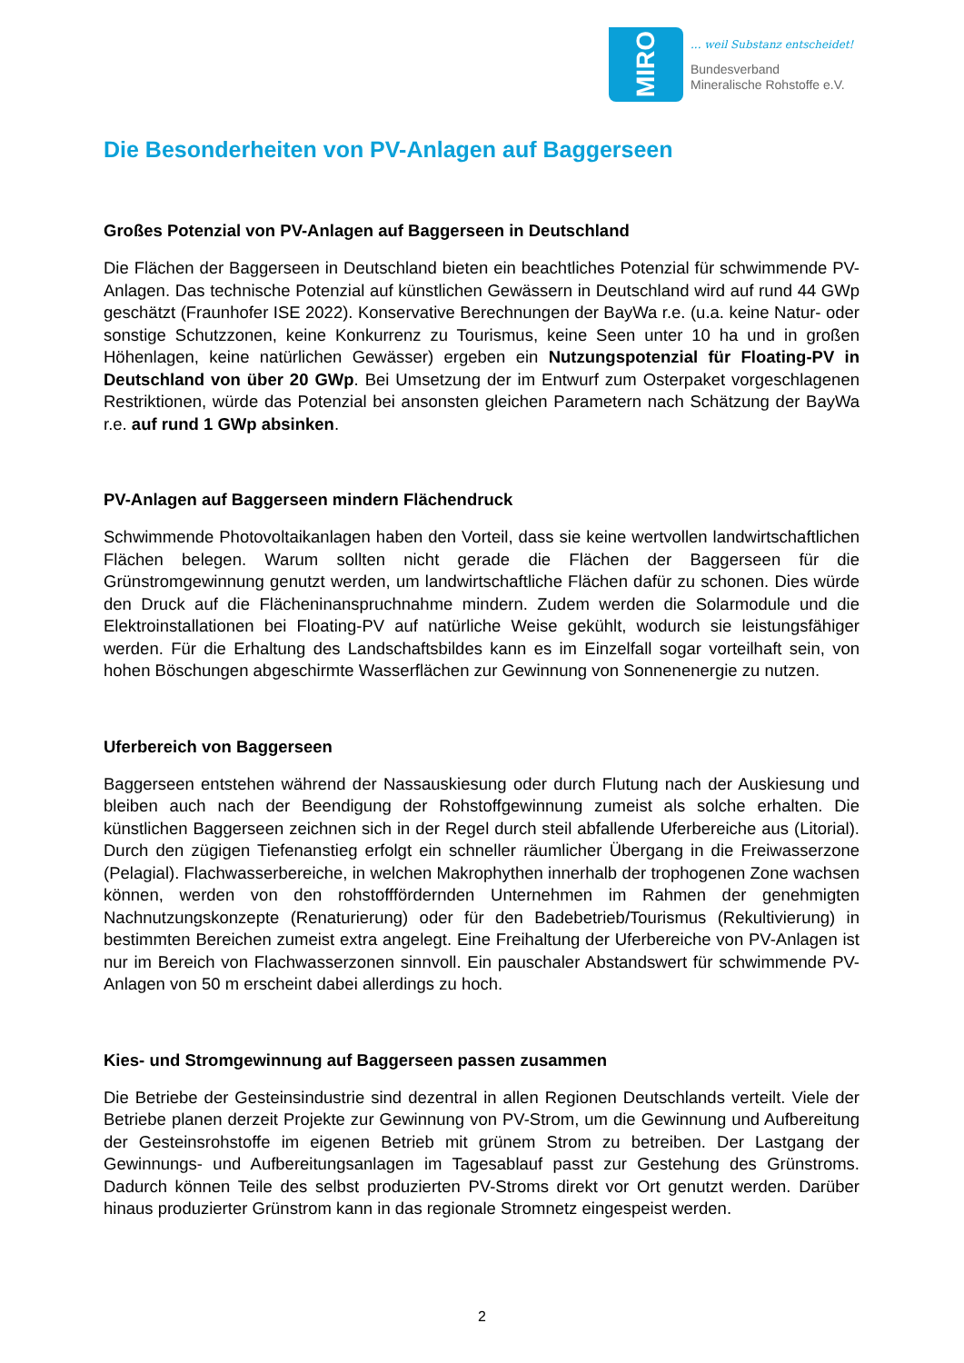MIRO
... weil Substanz entscheidet!
Bundesverband
Mineralische Rohstoffe e.V.
Die Besonderheiten von PV-Anlagen auf Baggerseen
Großes Potenzial von PV-Anlagen auf Baggerseen in Deutschland
Die Flächen der Baggerseen in Deutschland bieten ein beachtliches Potenzial für schwimmende PV-Anlagen. Das technische Potenzial auf künstlichen Gewässern in Deutschland wird auf rund 44 GWp geschätzt (Fraunhofer ISE 2022). Konservative Berechnungen der BayWa r.e. (u.a. keine Natur- oder sonstige Schutzzonen, keine Konkurrenz zu Tourismus, keine Seen unter 10 ha und in großen Höhenlagen, keine natürlichen Gewässer) ergeben ein Nutzungspotenzial für Floating-PV in Deutschland von über 20 GWp. Bei Umsetzung der im Entwurf zum Osterpaket vorgeschlagenen Restriktionen, würde das Potenzial bei ansonsten gleichen Parametern nach Schätzung der BayWa r.e. auf rund 1 GWp absinken.
PV-Anlagen auf Baggerseen mindern Flächendruck
Schwimmende Photovoltaikanlagen haben den Vorteil, dass sie keine wertvollen landwirtschaftlichen Flächen belegen. Warum sollten nicht gerade die Flächen der Baggerseen für die Grünstromgewinnung genutzt werden, um landwirtschaftliche Flächen dafür zu schonen. Dies würde den Druck auf die Flächeninanspruchnahme mindern. Zudem werden die Solarmodule und die Elektroinstallationen bei Floating-PV auf natürliche Weise gekühlt, wodurch sie leistungsfähiger werden. Für die Erhaltung des Landschaftsbildes kann es im Einzelfall sogar vorteilhaft sein, von hohen Böschungen abgeschirmte Wasserflächen zur Gewinnung von Sonnenenergie zu nutzen.
Uferbereich von Baggerseen
Baggerseen entstehen während der Nassauskiesung oder durch Flutung nach der Auskiesung und bleiben auch nach der Beendigung der Rohstoffgewinnung zumeist als solche erhalten. Die künstlichen Baggerseen zeichnen sich in der Regel durch steil abfallende Uferbereiche aus (Litorial). Durch den zügigen Tiefenanstieg erfolgt ein schneller räumlicher Übergang in die Freiwasserzone (Pelagial). Flachwasserbereiche, in welchen Makrophythen innerhalb der trophogenen Zone wachsen können, werden von den rohstofffördernden Unternehmen im Rahmen der genehmigten Nachnutzungskonzepte (Renaturierung) oder für den Badebetrieb/Tourismus (Rekultivierung) in bestimmten Bereichen zumeist extra angelegt. Eine Freihaltung der Uferbereiche von PV-Anlagen ist nur im Bereich von Flachwasserzonen sinnvoll. Ein pauschaler Abstandswert für schwimmende PV-Anlagen von 50 m erscheint dabei allerdings zu hoch.
Kies- und Stromgewinnung auf Baggerseen passen zusammen
Die Betriebe der Gesteinsindustrie sind dezentral in allen Regionen Deutschlands verteilt. Viele der Betriebe planen derzeit Projekte zur Gewinnung von PV-Strom, um die Gewinnung und Aufbereitung der Gesteinsrohstoffe im eigenen Betrieb mit grünem Strom zu betreiben. Der Lastgang der Gewinnungs- und Aufbereitungsanlagen im Tagesablauf passt zur Gestehung des Grünstroms. Dadurch können Teile des selbst produzierten PV-Stroms direkt vor Ort genutzt werden. Darüber hinaus produzierter Grünstrom kann in das regionale Stromnetz eingespeist werden.
2